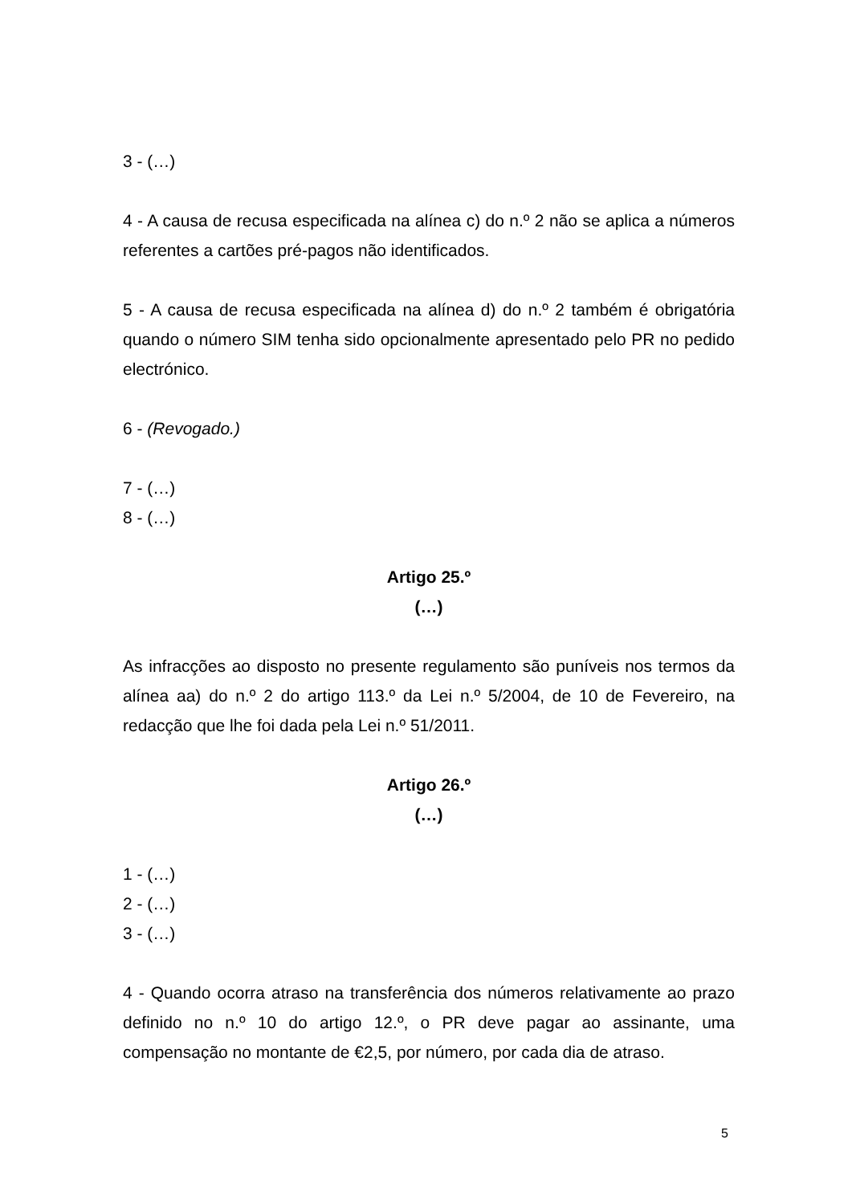3 - (…)
4 - A causa de recusa especificada na alínea c) do n.º 2 não se aplica a números referentes a cartões pré-pagos não identificados.
5 - A causa de recusa especificada na alínea d) do n.º 2 também é obrigatória quando o número SIM tenha sido opcionalmente apresentado pelo PR no pedido electrónico.
6 - (Revogado.)
7 - (…)
8 - (…)
Artigo 25.º
(…)
As infracções ao disposto no presente regulamento são puníveis nos termos da alínea aa) do n.º 2 do artigo 113.º da Lei n.º 5/2004, de 10 de Fevereiro, na redacção que lhe foi dada pela Lei n.º 51/2011.
Artigo 26.º
(…)
1 - (…)
2 - (…)
3 - (…)
4 - Quando ocorra atraso na transferência dos números relativamente ao prazo definido no n.º 10 do artigo 12.º, o PR deve pagar ao assinante, uma compensação no montante de €2,5, por número, por cada dia de atraso.
5